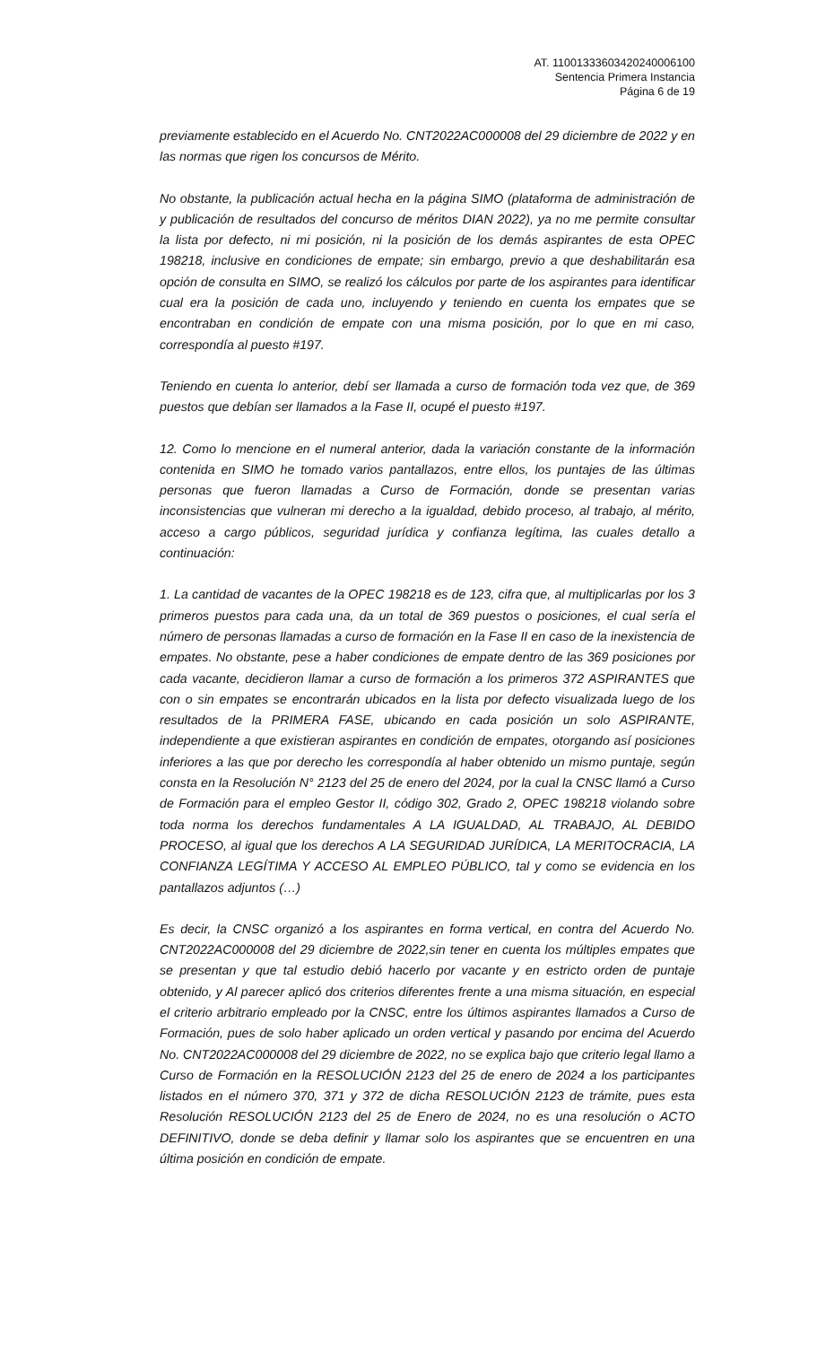AT. 11001333603420240006100
Sentencia Primera Instancia
Página 6 de 19
previamente establecido en el Acuerdo No. CNT2022AC000008 del 29 diciembre de 2022 y en las normas que rigen los concursos de Mérito.
No obstante, la publicación actual hecha en la página SIMO (plataforma de administración de y publicación de resultados del concurso de méritos DIAN 2022), ya no me permite consultar la lista por defecto, ni mi posición, ni la posición de los demás aspirantes de esta OPEC 198218, inclusive en condiciones de empate; sin embargo, previo a que deshabilitarán esa opción de consulta en SIMO, se realizó los cálculos por parte de los aspirantes para identificar cual era la posición de cada uno, incluyendo y teniendo en cuenta los empates que se encontraban en condición de empate con una misma posición, por lo que en mi caso, correspondía al puesto #197.
Teniendo en cuenta lo anterior, debí ser llamada a curso de formación toda vez que, de 369 puestos que debían ser llamados a la Fase II, ocupé el puesto #197.
12. Como lo mencione en el numeral anterior, dada la variación constante de la información contenida en SIMO he tomado varios pantallazos, entre ellos, los puntajes de las últimas personas que fueron llamadas a Curso de Formación, donde se presentan varias inconsistencias que vulneran mi derecho a la igualdad, debido proceso, al trabajo, al mérito, acceso a cargo públicos, seguridad jurídica y confianza legítima, las cuales detallo a continuación:
1. La cantidad de vacantes de la OPEC 198218 es de 123, cifra que, al multiplicarlas por los 3 primeros puestos para cada una, da un total de 369 puestos o posiciones, el cual sería el número de personas llamadas a curso de formación en la Fase II en caso de la inexistencia de empates. No obstante, pese a haber condiciones de empate dentro de las 369 posiciones por cada vacante, decidieron llamar a curso de formación a los primeros 372 ASPIRANTES que con o sin empates se encontrarán ubicados en la lista por defecto visualizada luego de los resultados de la PRIMERA FASE, ubicando en cada posición un solo ASPIRANTE, independiente a que existieran aspirantes en condición de empates, otorgando así posiciones inferiores a las que por derecho les correspondía al haber obtenido un mismo puntaje, según consta en la Resolución N° 2123 del 25 de enero del 2024, por la cual la CNSC llamó a Curso de Formación para el empleo Gestor II, código 302, Grado 2, OPEC 198218 violando sobre toda norma los derechos fundamentales A LA IGUALDAD, AL TRABAJO, AL DEBIDO PROCESO, al igual que los derechos A LA SEGURIDAD JURÍDICA, LA MERITOCRACIA, LA CONFIANZA LEGÍTIMA Y ACCESO AL EMPLEO PÚBLICO, tal y como se evidencia en los pantallazos adjuntos (…)
Es decir, la CNSC organizó a los aspirantes en forma vertical, en contra del Acuerdo No. CNT2022AC000008 del 29 diciembre de 2022,sin tener en cuenta los múltiples empates que se presentan y que tal estudio debió hacerlo por vacante y en estricto orden de puntaje obtenido, y Al parecer aplicó dos criterios diferentes frente a una misma situación, en especial el criterio arbitrario empleado por la CNSC, entre los últimos aspirantes llamados a Curso de Formación, pues de solo haber aplicado un orden vertical y pasando por encima del Acuerdo No. CNT2022AC000008 del 29 diciembre de 2022, no se explica bajo que criterio legal llamo a Curso de Formación en la RESOLUCIÓN 2123 del 25 de enero de 2024 a los participantes listados en el número 370, 371 y 372 de dicha RESOLUCIÓN 2123 de trámite, pues esta Resolución RESOLUCIÓN 2123 del 25 de Enero de 2024, no es una resolución o ACTO DEFINITIVO, donde se deba definir y llamar solo los aspirantes que se encuentren en una última posición en condición de empate.